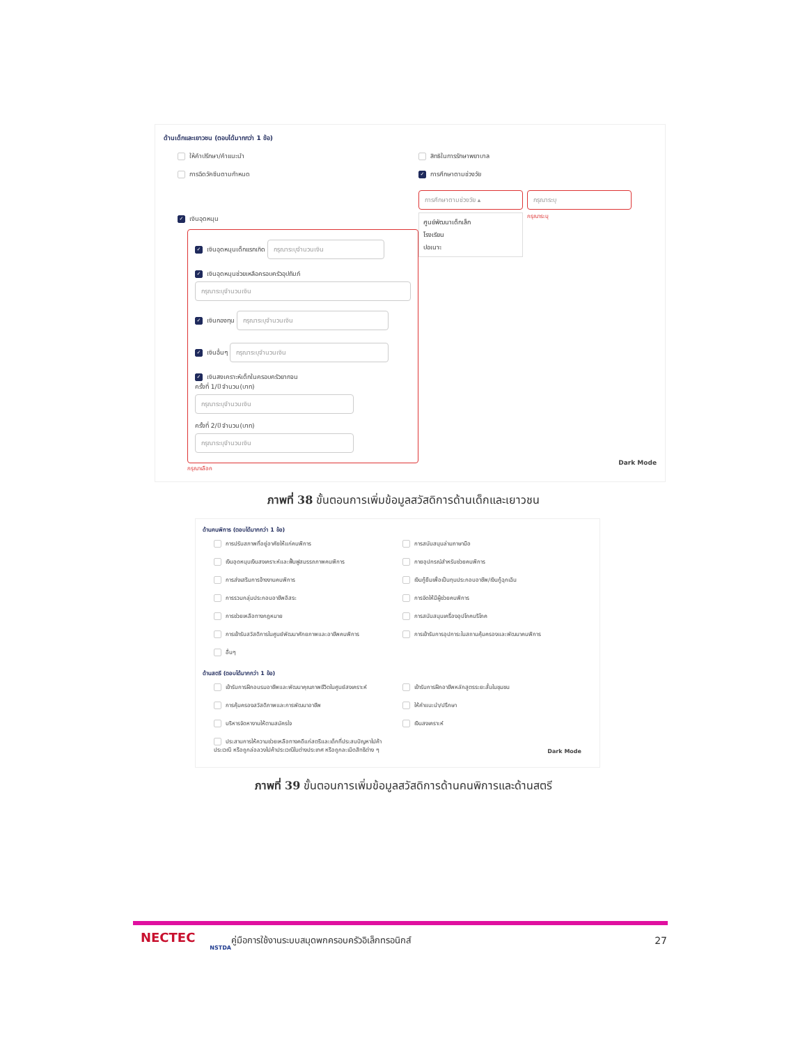ด้านเด็กและเยาวชน (ตอบได้มากกว่า 1 ข้อ)
ให้คำปรึกษา/คำแนะนำ
การฉีดวัคซีนตามกำหนด
✓ เงินอุดหนุน
✓ เงินอุดหนุนเด็กแรกเกิด กรุณาระบุจำนวนเงิน
✓ เงินอุดหนุนช่วยเหลือครอบครัวอุปถัมภ์
กรุณาระบุจำนวนเงิน
✓ เงินกองทุน กรุณาระบุจำนวนเงิน
✓ เงินอื่นๆ กรุณาระบุจำนวนเงิน
✓ เงินสงเคราะห์เด็กในครอบครัวยากจน
ครั้งที่ 1/ปี จำนวน(บาท)
กรุณาระบุจำนวนเงิน
ครั้งที่ 2/ปี จำนวน(บาท)
กรุณาระบุจำนวนเงิน
กรุณาเลือก
สิทธิในการรักษาพยาบาล
✓ การศึกษาตามช่วงวัย
การศึกษาตามช่วงวัย ▴
ศูนย์พัฒนาเด็กเล็ก
โรงเรียน
ปอเนาะ
กรุณาระบุ
กรุณาระบุ
Dark Mode
ภาพที่ 38 ขั้นตอนการเพิ่มข้อมูลสวัสดิการด้านเด็กและเยาวชน
ด้านคนพิการ (ตอบได้มากกว่า 1 ข้อ)
การปรับสภาพที่อยู่อาศัยให้แก่คนพิการ
การสนับสนุนล่ามภาษามือ
เงินอุดหนุนเงินสงเคราะห์และฟื้นฟูสมรรถภาพคนพิการ
กายอุปกรณ์สำหรับช่วยคนพิการ
การส่งเสริมการจ้างงานคนพิการ
เงินกู้ยืมเพื่อเป็นทุนประกอบอาชีพ/เงินกู้ฉุกเฉิน
การรวมกลุ่มประกอบอาชีพอิสระ
การจัดให้มีผู้ช่วยคนพิการ
การช่วยเหลือทางกฎหมาย
การสนับสนุนเครื่องอุปโภคบริโภค
การเข้ารับสวัสดิการในศูนย์พัฒนาศักยภาพและอาชีพคนพิการ
การเข้ารับการอุปการะในสถานคุ้มครองและพัฒนาคนพิการ
อื่นๆ
ด้านสตรี (ตอบได้มากกว่า 1 ข้อ)
เข้ารับการฝึกอบรมอาชีพและพัฒนาคุณภาพชีวิตในศูนย์สงเคราะห์
เข้ารับการฝึกอาชีพหลักสูตรระยะสั้นในชุมชน
การคุ้มครองสวัสดิภาพและการพัฒนาอาชีพ
ให้คำแนะนำ/ปรึกษา
บริหารจัดหางานให้ตามสมัครใจ
เงินสงเคราะห์
ประสานการให้ความช่วยเหลือทางคดีแก่สตรีและเด็กที่ประสบปัญหาไปค้าประเวณี หรือถูกล่อลวงไปค้าประเวณีในต่างประเทศ หรือถูกละเมิดสิทธิต่าง ๆ
Dark Mode
ภาพที่ 39 ขั้นตอนการเพิ่มข้อมูลสวัสดิการด้านคนพิการและด้านสตรี
NECTEC
NSTDA
คู่มือการใช้งานระบบสมุดพกครอบครัวอิเล็กทรอนิกส์
27